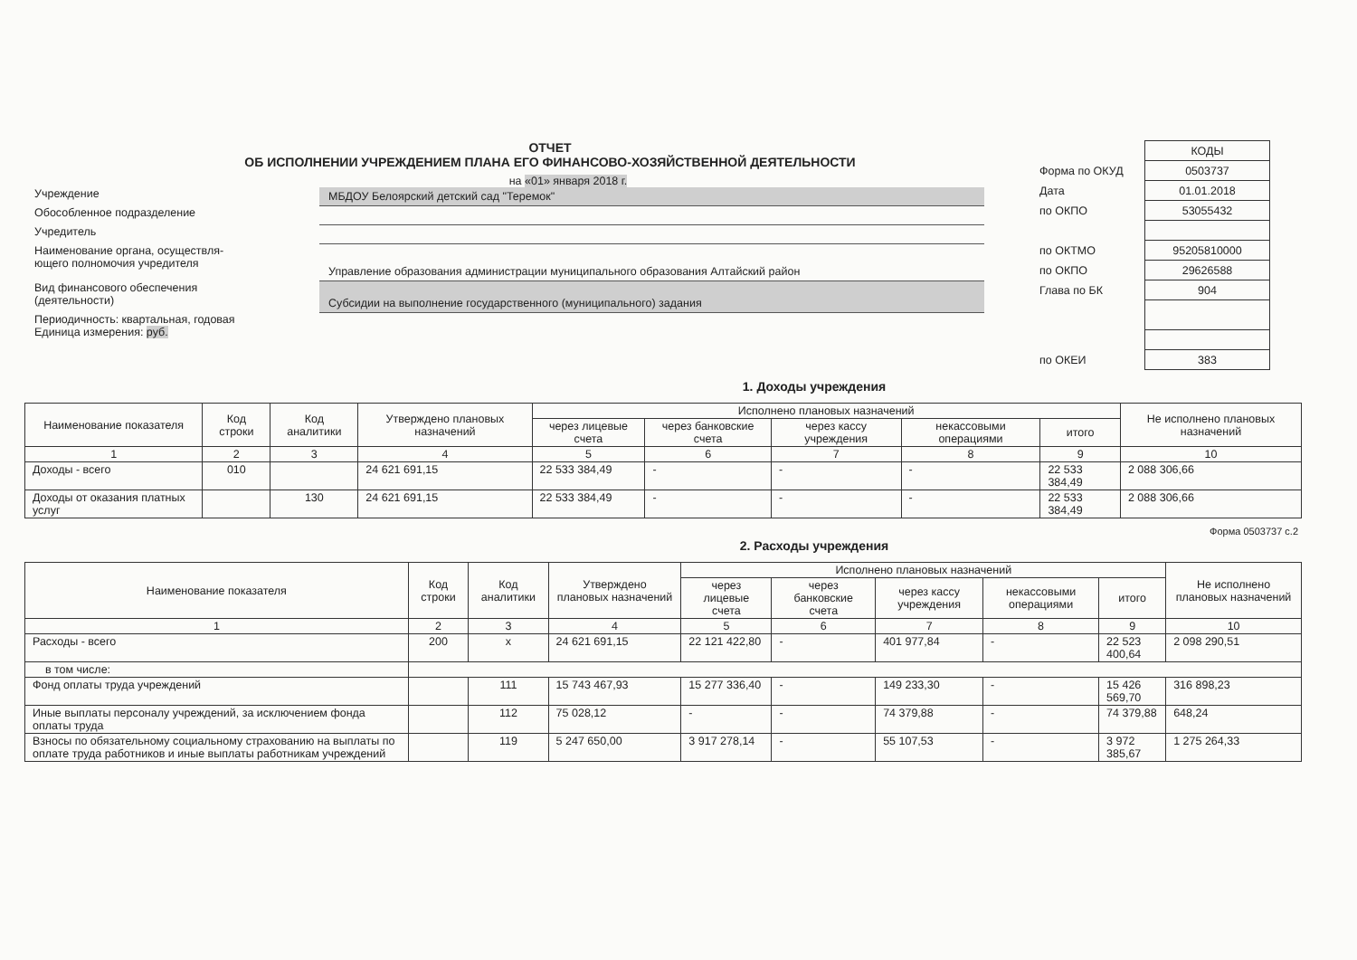ОТЧЕТ
ОБ ИСПОЛНЕНИИ УЧРЕЖДЕНИЕМ ПЛАНА ЕГО ФИНАНСОВО-ХОЗЯЙСТВЕННОЙ ДЕЯТЕЛЬНОСТИ
на «01» января 2018 г.
Учреждение
МБДОУ Белоярский детский сад "Теремок"
Обособленное подразделение
Учредитель
Наименование органа, осуществля-
ющего полномочия учредителя
Управление образования администрации муниципального образования Алтайский район
Вид финансового обеспечения
(деятельности)
Субсидии на выполнение государственного (муниципального) задания
Периодичность: квартальная, годовая
Единица измерения: руб.
| | КОДЫ |
| Форма по ОКУД | 0503737 |
| Дата | 01.01.2018 |
| по ОКПО | 53055432 |
| по ОКТМО | 95205810000 |
| по ОКПО | 29626588 |
| Глава по БК | 904 |
| по ОКЕИ | 383 |
1. Доходы учреждения
| Наименование показателя | Код строки | Код аналитики | Утверждено плановых назначений | Исполнено плановых назначений | | | | | Не исполнено плановых назначений |
| --- | --- | --- | --- | --- | --- | --- | --- | --- | --- |
| | | | | через лицевые счета | через банковские счета | через кассу учреждения | некассовыми операциями | итого | |
| 1 | 2 | 3 | 4 | 5 | 6 | 7 | 8 | 9 | 10 |
| Доходы - всего | 010 | | 24 621 691,15 | 22 533 384,49 | - | - | - | 22 533 384,49 | 2 088 306,66 |
| Доходы от оказания платных услуг | | 130 | 24 621 691,15 | 22 533 384,49 | - | - | - | 22 533 384,49 | 2 088 306,66 |
Форма 0503737 с.2
2. Расходы учреждения
| Наименование показателя | Код строки | Код аналитики | Утверждено плановых назначений | Исполнено плановых назначений | | | | | Не исполнено плановых назначений |
| --- | --- | --- | --- | --- | --- | --- | --- | --- | --- |
| | | | | через лицевые счета | через банковские счета | через кассу учреждения | некассовыми операциями | итого | |
| 1 | 2 | 3 | 4 | 5 | 6 | 7 | 8 | 9 | 10 |
| Расходы - всего | 200 | x | 24 621 691,15 | 22 121 422,80 | - | 401 977,84 | - | 22 523 400,64 | 2 098 290,51 |
| в том числе: | | | | | | | | | |
| Фонд оплаты труда учреждений | | 111 | 15 743 467,93 | 15 277 336,40 | - | 149 233,30 | - | 15 426 569,70 | 316 898,23 |
| Иные выплаты персоналу учреждений, за исключением фонда оплаты труда | | 112 | 75 028,12 | - | - | 74 379,88 | - | 74 379,88 | 648,24 |
| Взносы по обязательному социальному страхованию на выплаты по оплате труда работников и иные выплаты работникам учреждений | | 119 | 5 247 650,00 | 3 917 278,14 | - | 55 107,53 | - | 3 972 385,67 | 1 275 264,33 |